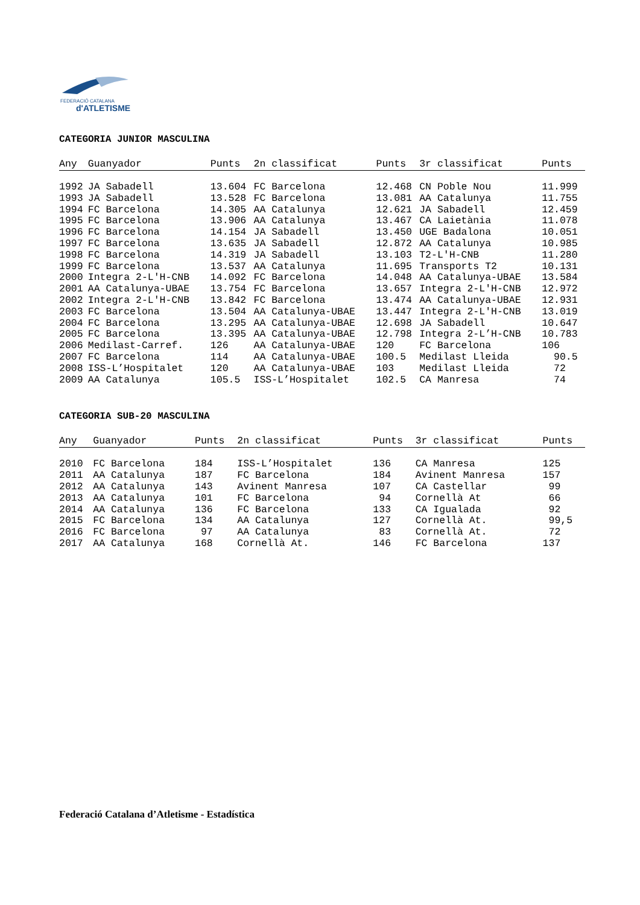FEDERACIÓ CATALANA
d'ATLETISME
CATEGORIA JUNIOR MASCULINA
| Any | Guanyador | Punts | 2n classificat | Punts | 3r classificat | Punts |
| --- | --- | --- | --- | --- | --- | --- |
| 1992 | JA Sabadell | 13.604 | FC Barcelona | 12.468 | CN Poble Nou | 11.999 |
| 1993 | JA Sabadell | 13.528 | FC Barcelona | 13.081 | AA Catalunya | 11.755 |
| 1994 | FC Barcelona | 14.305 | AA Catalunya | 12.621 | JA Sabadell | 12.459 |
| 1995 | FC Barcelona | 13.906 | AA Catalunya | 13.467 | CA Laietània | 11.078 |
| 1996 | FC Barcelona | 14.154 | JA Sabadell | 13.450 | UGE Badalona | 10.051 |
| 1997 | FC Barcelona | 13.635 | JA Sabadell | 12.872 | AA Catalunya | 10.985 |
| 1998 | FC Barcelona | 14.319 | JA Sabadell | 13.103 | T2-L'H-CNB | 11.280 |
| 1999 | FC Barcelona | 13.537 | AA Catalunya | 11.695 | Transports T2 | 10.131 |
| 2000 | Integra 2-L'H-CNB | 14.092 | FC Barcelona | 14.048 | AA Catalunya-UBAE | 13.584 |
| 2001 | AA Catalunya-UBAE | 13.754 | FC Barcelona | 13.657 | Integra 2-L'H-CNB | 12.972 |
| 2002 | Integra 2-L'H-CNB | 13.842 | FC Barcelona | 13.474 | AA Catalunya-UBAE | 12.931 |
| 2003 | FC Barcelona | 13.504 | AA Catalunya-UBAE | 13.447 | Integra 2-L'H-CNB | 13.019 |
| 2004 | FC Barcelona | 13.295 | AA Catalunya-UBAE | 12.698 | JA Sabadell | 10.647 |
| 2005 | FC Barcelona | 13.395 | AA Catalunya-UBAE | 12.798 | Integra 2-L’H-CNB | 10.783 |
| 2006 | Medilast-Carref. | 126 | AA Catalunya-UBAE | 120 | FC Barcelona | 106 |
| 2007 | FC Barcelona | 114 | AA Catalunya-UBAE | 100.5 | Medilast Lleida | 90.5 |
| 2008 | ISS-L’Hospitalet | 120 | AA Catalunya-UBAE | 103 | Medilast Lleida | 72 |
| 2009 | AA Catalunya | 105.5 | ISS-L’Hospitalet | 102.5 | CA Manresa | 74 |
CATEGORIA SUB-20 MASCULINA
| Any | Guanyador | Punts | 2n classificat | Punts | 3r classificat | Punts |
| --- | --- | --- | --- | --- | --- | --- |
| 2010 | FC Barcelona | 184 | ISS-L’Hospitalet | 136 | CA Manresa | 125 |
| 2011 | AA Catalunya | 187 | FC Barcelona | 184 | Avinent Manresa | 157 |
| 2012 | AA Catalunya | 143 | Avinent Manresa | 107 | CA Castellar | 99 |
| 2013 | AA Catalunya | 101 | FC Barcelona | 94 | Cornellà At | 66 |
| 2014 | AA Catalunya | 136 | FC Barcelona | 133 | CA Igualada | 92 |
| 2015 | FC Barcelona | 134 | AA Catalunya | 127 | Cornellà At. | 99,5 |
| 2016 | FC Barcelona | 97 | AA Catalunya | 83 | Cornellà At. | 72 |
| 2017 | AA Catalunya | 168 | Cornellà At. | 146 | FC Barcelona | 137 |
Federació Catalana d’Atletisme - Estadística